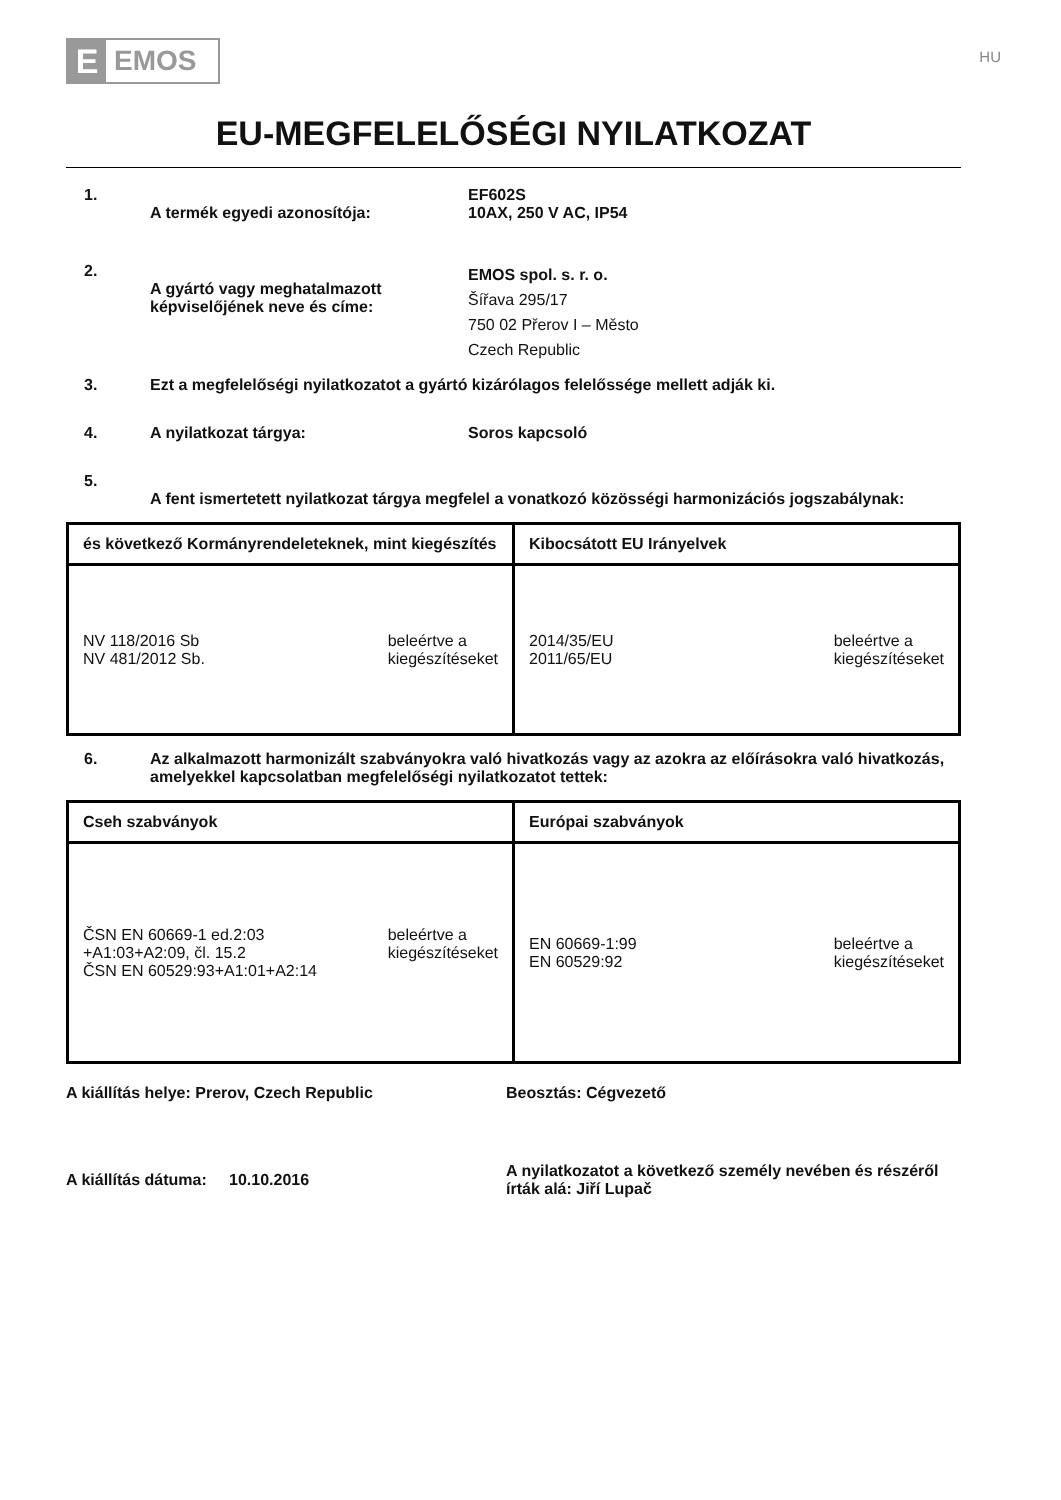E
EMOS
HU
EU-MEGFELELŐSÉGI NYILATKOZAT
1.
A termék egyedi azonosítója: EF602S
10AX, 250 V AC, IP54
2.
A gyártó vagy meghatalmazott képviselőjének neve és címe:
EMOS spol. s. r. o.
Šířava 295/17
750 02 Přerov I – Město
Czech Republic
3. Ezt a megfelelőségi nyilatkozatot a gyártó kizárólagos felelőssége mellett adják ki.
4. A nyilatkozat tárgya: Soros kapcsoló
5.
A fent ismertetett nyilatkozat tárgya megfelel a vonatkozó közösségi harmonizációs jogszabálynak:
| és következő Kormányrendeleteknek, mint kiegészítés | Kibocsátott EU Irányelvek |
| --- | --- |
| NV 118/2016 Sb NV 481/2012 Sb. beleértve a kiegészítéseket | 2014/35/EU 2011/65/EU beleértve a kiegészítéseket |
6. Az alkalmazott harmonizált szabványokra való hivatkozás vagy az azokra az előírásokra való hivatkozás, amelyekkel kapcsolatban megfelelőségi nyilatkozatot tettek:
| Cseh szabványok | Európai szabványok |
| --- | --- |
| ČSN EN 60669-1 ed.2:03 +A1:03+A2:09, čl. 15.2 ČSN EN 60529:93+A1:01+A2:14 beleértve a kiegészítéseket | EN 60669-1:99 EN 60529:92 beleértve a kiegészítéseket |
A kiállítás helye: Prerov, Czech Republic Beosztás: Cégvezető
A kiállítás dátuma: 10.10.2016
A nyilatkozatot a következő személy nevében és részéről írták alá: Jiří Lupač